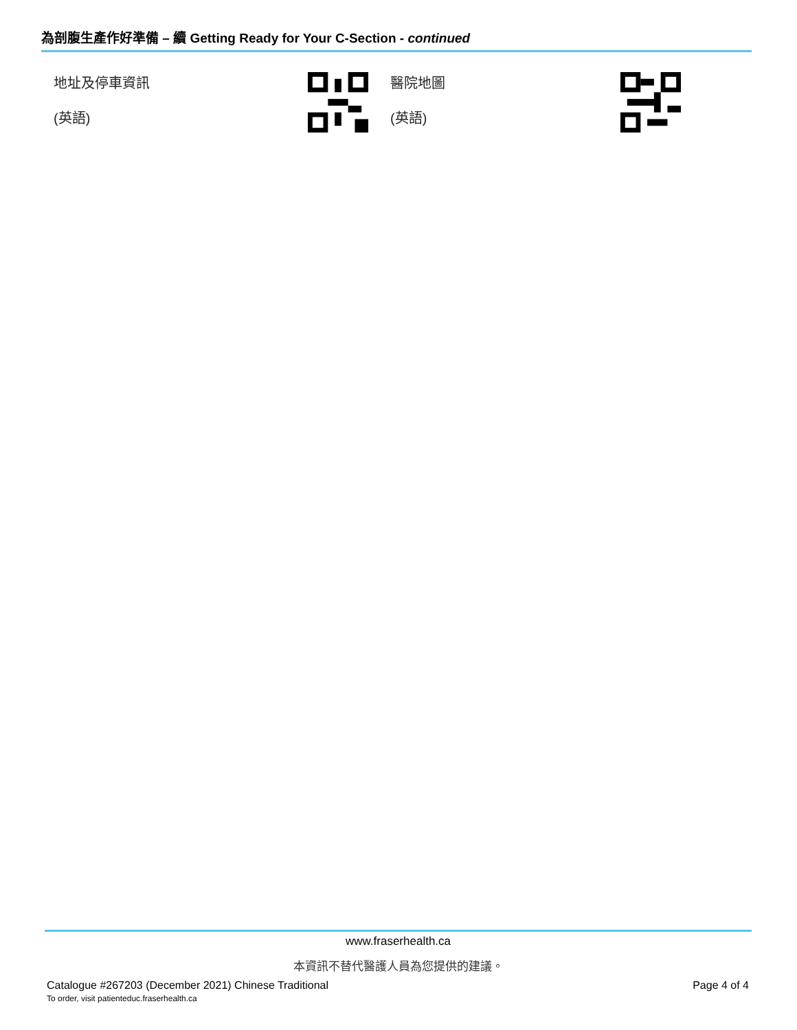為剖腹生產作好準備 – 續 Getting Ready for Your C-Section - continued
地址及停車資訊
(英語)
醫院地圖
(英語)
www.fraserhealth.ca
本資訊不替代醫護人員為您提供的建議。
Catalogue #267203 (December 2021) Chinese Traditional
To order, visit patienteduc.fraserhealth.ca
Page 4 of 4